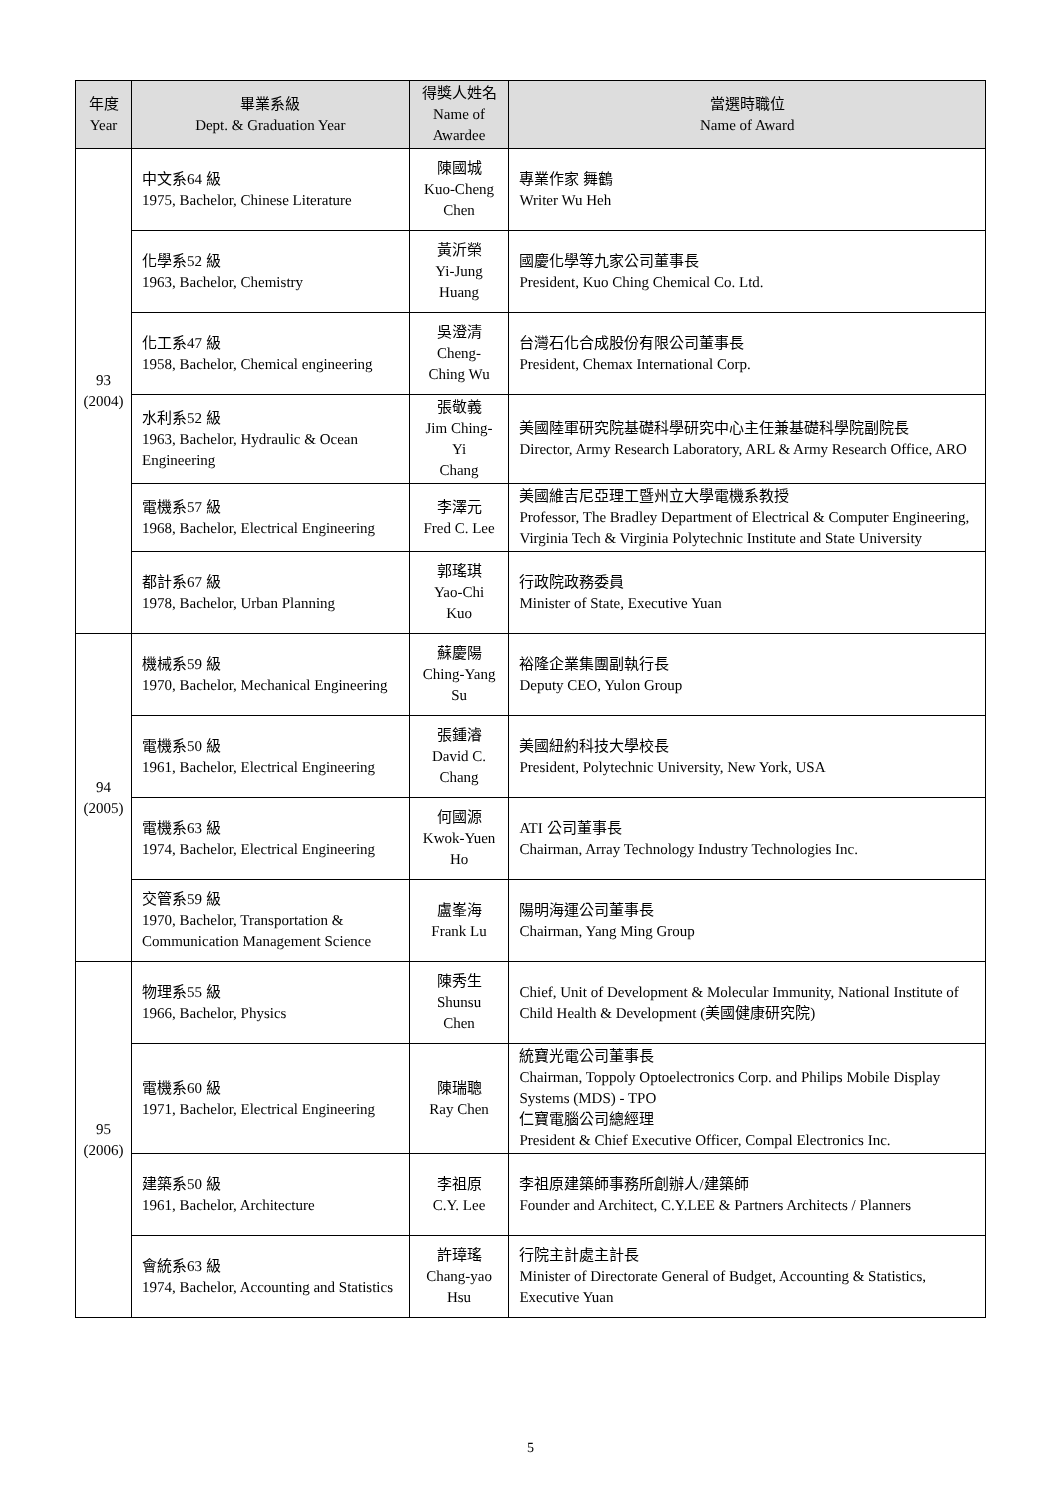| 年度 Year | 畢業系級 Dept. & Graduation Year | 得獎人姓名 Name of Awardee | 當選時職位 Name of Award |
| --- | --- | --- | --- |
| 93 (2004) | 中文系64 級 1975, Bachelor, Chinese Literature | 陳國城 Kuo-Cheng Chen | 專業作家 舞鶴 Writer Wu Heh |
| | 化學系52 級 1963, Bachelor, Chemistry | 黃沂榮 Yi-Jung Huang | 國慶化學等九家公司董事長 President, Kuo Ching Chemical Co. Ltd. |
| | 化工系47 級 1958, Bachelor, Chemical engineering | 吳澄清 Cheng-Ching Wu | 台灣石化合成股份有限公司董事長 President, Chemax International Corp. |
| | 水利系52 級 1963, Bachelor, Hydraulic & Ocean Engineering | 張敬義 Jim Ching-Yi Chang | 美國陸軍研究院基礎科學研究中心主任兼基礎科學院副院長 Director, Army Research Laboratory, ARL & Army Research Office, ARO |
| | 電機系57 級 1968, Bachelor, Electrical Engineering | 李澤元 Fred C. Lee | 美國維吉尼亞理工暨州立大學電機系教授 Professor, The Bradley Department of Electrical & Computer Engineering, Virginia Tech & Virginia Polytechnic Institute and State University |
| | 都計系67 級 1978, Bachelor, Urban Planning | 郭瑤琪 Yao-Chi Kuo | 行政院政務委員 Minister of State, Executive Yuan |
| 94 (2005) | 機械系59 級 1970, Bachelor, Mechanical Engineering | 蘇慶陽 Ching-Yang Su | 裕隆企業集團副執行長 Deputy CEO, Yulon Group |
| | 電機系50 級 1961, Bachelor, Electrical Engineering | 張鍾濬 David C. Chang | 美國紐約科技大學校長 President, Polytechnic University, New York, USA |
| | 電機系63 級 1974, Bachelor, Electrical Engineering | 何國源 Kwok-Yuen Ho | ATI 公司董事長 Chairman, Array Technology Industry Technologies Inc. |
| | 交管系59 級 1970, Bachelor, Transportation & Communication Management Science | 盧峯海 Frank Lu | 陽明海運公司董事長 Chairman, Yang Ming Group |
| 95 (2006) | 物理系55 級 1966, Bachelor, Physics | 陳秀生 Shunsu Chen | Chief, Unit of Development & Molecular Immunity, National Institute of Child Health & Development (美國健康研究院) |
| | 電機系60 級 1971, Bachelor, Electrical Engineering | 陳瑞聰 Ray Chen | 統寶光電公司董事長 Chairman, Toppoly Optoelectronics Corp. and Philips Mobile Display Systems (MDS) - TPO 仁寶電腦公司總經理 President & Chief Executive Officer, Compal Electronics Inc. |
| | 建築系50 級 1961, Bachelor, Architecture | 李祖原 C.Y. Lee | 李祖原建築師事務所創辦人/建築師 Founder and Architect, C.Y.LEE & Partners Architects / Planners |
| | 會統系63 級 1974, Bachelor, Accounting and Statistics | 許璋瑤 Chang-yao Hsu | 行院主計處主計長 Minister of Directorate General of Budget, Accounting & Statistics, Executive Yuan |
5